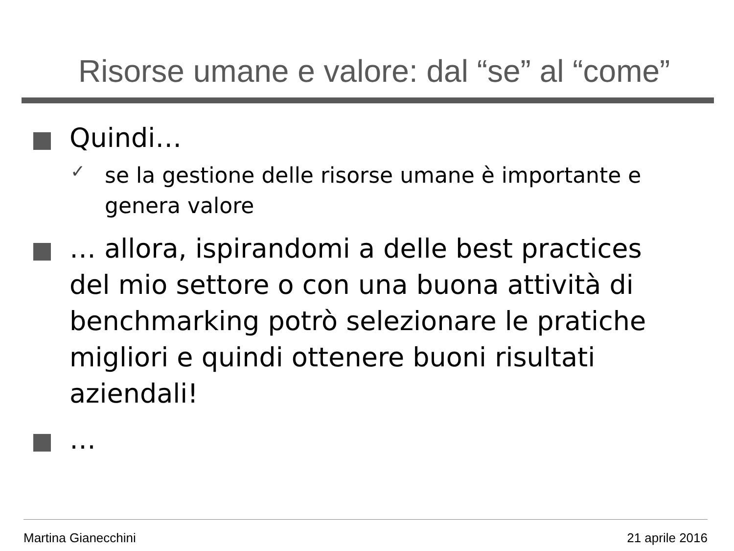Risorse umane e valore: dal “se” al “come”
Quindi…
✓
se la gestione delle risorse umane è importante e genera valore
… allora, ispirandomi a delle best practices del mio settore o con una buona attività di benchmarking potrò selezionare le pratiche migliori e quindi ottenere buoni risultati aziendali!
…
Martina Gianecchini 21 aprile 2016